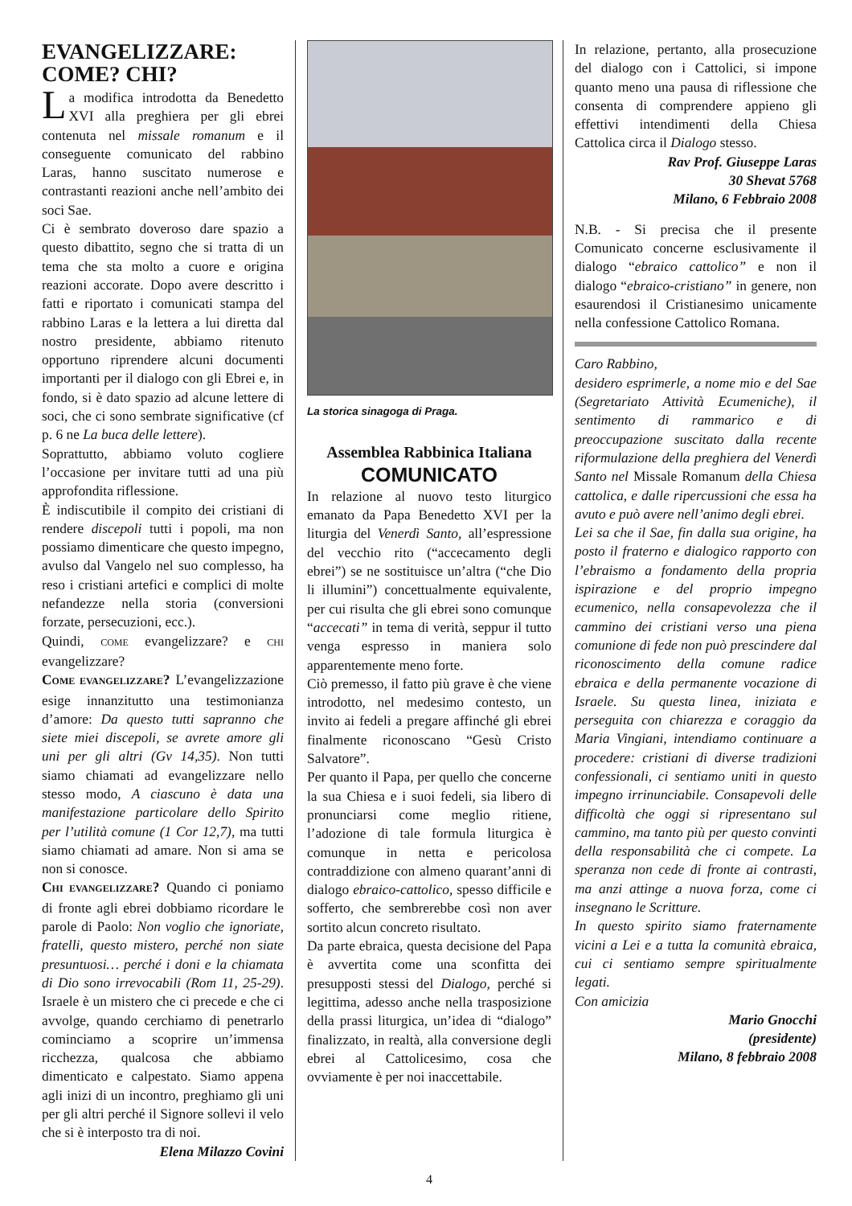EVANGELIZZARE: COME? CHI?
La modifica introdotta da Benedetto XVI alla preghiera per gli ebrei contenuta nel missale romanum e il conseguente comunicato del rabbino Laras, hanno suscitato numerose e contrastanti reazioni anche nell’ambito dei soci Sae.
Ci è sembrato doveroso dare spazio a questo dibattito, segno che si tratta di un tema che sta molto a cuore e origina reazioni accorate. Dopo avere descritto i fatti e riportato i comunicati stampa del rabbino Laras e la lettera a lui diretta dal nostro presidente, abbiamo ritenuto opportuno riprendere alcuni documenti importanti per il dialogo con gli Ebrei e, in fondo, si è dato spazio ad alcune lettere di soci, che ci sono sembrate significative (cf p. 6 ne La buca delle lettere).
Soprattutto, abbiamo voluto cogliere l’occasione per invitare tutti ad una più approfondita riflessione.
È indiscutibile il compito dei cristiani di rendere discepoli tutti i popoli, ma non possiamo dimenticare che questo impegno, avulso dal Vangelo nel suo complesso, ha reso i cristiani artefici e complici di molte nefandezze nella storia (conversioni forzate, persecuzioni, ecc.).
Quindi, COME evangelizzare? e CHI evangelizzare?
COME EVANGELIZZARE? L’evangelizzazione esige innanzitutto una testimonianza d’amore: Da questo tutti sapranno che siete miei discepoli, se avrete amore gli uni per gli altri (Gv 14,35). Non tutti siamo chiamati ad evangelizzare nello stesso modo, A ciascuno è data una manifestazione particolare dello Spirito per l’utilità comune (1 Cor 12,7), ma tutti siamo chiamati ad amare. Non si ama se non si conosce.
CHI EVANGELIZZARE? Quando ci poniamo di fronte agli ebrei dobbiamo ricordare le parole di Paolo: Non voglio che ignoriate, fratelli, questo mistero, perché non siate presuntuosi… perché i doni e la chiamata di Dio sono irrevocabili (Rom 11, 25-29). Israele è un mistero che ci precede e che ci avvolge, quando cerchiamo di penetrarlo cominciamo a scoprire un’immensa ricchezza, qualcosa che abbiamo dimenticato e calpestato. Siamo appena agli inizi di un incontro, preghiamo gli uni per gli altri perché il Signore sollevi il velo che si è interposto tra di noi.
Elena Milazzo Covini
La storica sinagoga di Praga.
Assemblea Rabbinica Italiana
COMUNICATO
In relazione al nuovo testo liturgico emanato da Papa Benedetto XVI per la liturgia del Venerdì Santo, all’espressione del vecchio rito (“accecamento degli ebrei”) se ne sostituisce un’altra (“che Dio li illumini”) concettualmente equivalente, per cui risulta che gli ebrei sono comunque “accecati” in tema di verità, seppur il tutto venga espresso in maniera solo apparentemente meno forte.
Ciò premesso, il fatto più grave è che viene introdotto, nel medesimo contesto, un invito ai fedeli a pregare affinché gli ebrei finalmente riconoscano “Gesù Cristo Salvatore”.
Per quanto il Papa, per quello che concerne la sua Chiesa e i suoi fedeli, sia libero di pronunciarsi come meglio ritiene, l’adozione di tale formula liturgica è comunque in netta e pericolosa contraddizione con almeno quarant’anni di dialogo ebraico-cattolico, spesso difficile e sofferto, che sembrerebbe così non aver sortito alcun concreto risultato.
Da parte ebraica, questa decisione del Papa è avvertita come una sconfitta dei presupposti stessi del Dialogo, perché si legittima, adesso anche nella trasposizione della prassi liturgica, un’idea di “dialogo” finalizzato, in realtà, alla conversione degli ebrei al Cattolicesimo, cosa che ovviamente è per noi inaccettabile.
In relazione, pertanto, alla prosecuzione del dialogo con i Cattolici, si impone quanto meno una pausa di riflessione che consenta di comprendere appieno gli effettivi intendimenti della Chiesa Cattolica circa il Dialogo stesso.
Rav Prof. Giuseppe Laras
30 Shevat 5768
Milano, 6 Febbraio 2008
N.B. - Si precisa che il presente Comunicato concerne esclusivamente il dialogo “ebraico cattolico” e non il dialogo “ebraico-cristiano” in genere, non esaurendosi il Cristianesimo unicamente nella confessione Cattolico Romana.
Caro Rabbino,
desidero esprimerle, a nome mio e del Sae (Segretariato Attività Ecumeniche), il sentimento di rammarico e di preoccupazione suscitato dalla recente riformulazione della preghiera del Venerdì Santo nel Missale Romanum della Chiesa cattolica, e dalle ripercussioni che essa ha avuto e può avere nell’animo degli ebrei.
Lei sa che il Sae, fin dalla sua origine, ha posto il fraterno e dialogico rapporto con l’ebraismo a fondamento della propria ispirazione e del proprio impegno ecumenico, nella consapevolezza che il cammino dei cristiani verso una piena comunione di fede non può prescindere dal riconoscimento della comune radice ebraica e della permanente vocazione di Israele. Su questa linea, iniziata e perseguita con chiarezza e coraggio da Maria Vingiani, intendiamo continuare a procedere: cristiani di diverse tradizioni confessionali, ci sentiamo uniti in questo impegno irrinunciabile. Consapevoli delle difficoltà che oggi si ripresentano sul cammino, ma tanto più per questo convinti della responsabilità che ci compete. La speranza non cede di fronte ai contrasti, ma anzi attinge a nuova forza, come ci insegnano le Scritture.
In questo spirito siamo fraternamente vicini a Lei e a tutta la comunità ebraica, cui ci sentiamo sempre spiritualmente legati.
Con amicizia
Mario Gnocchi
(presidente)
Milano, 8 febbraio 2008
4